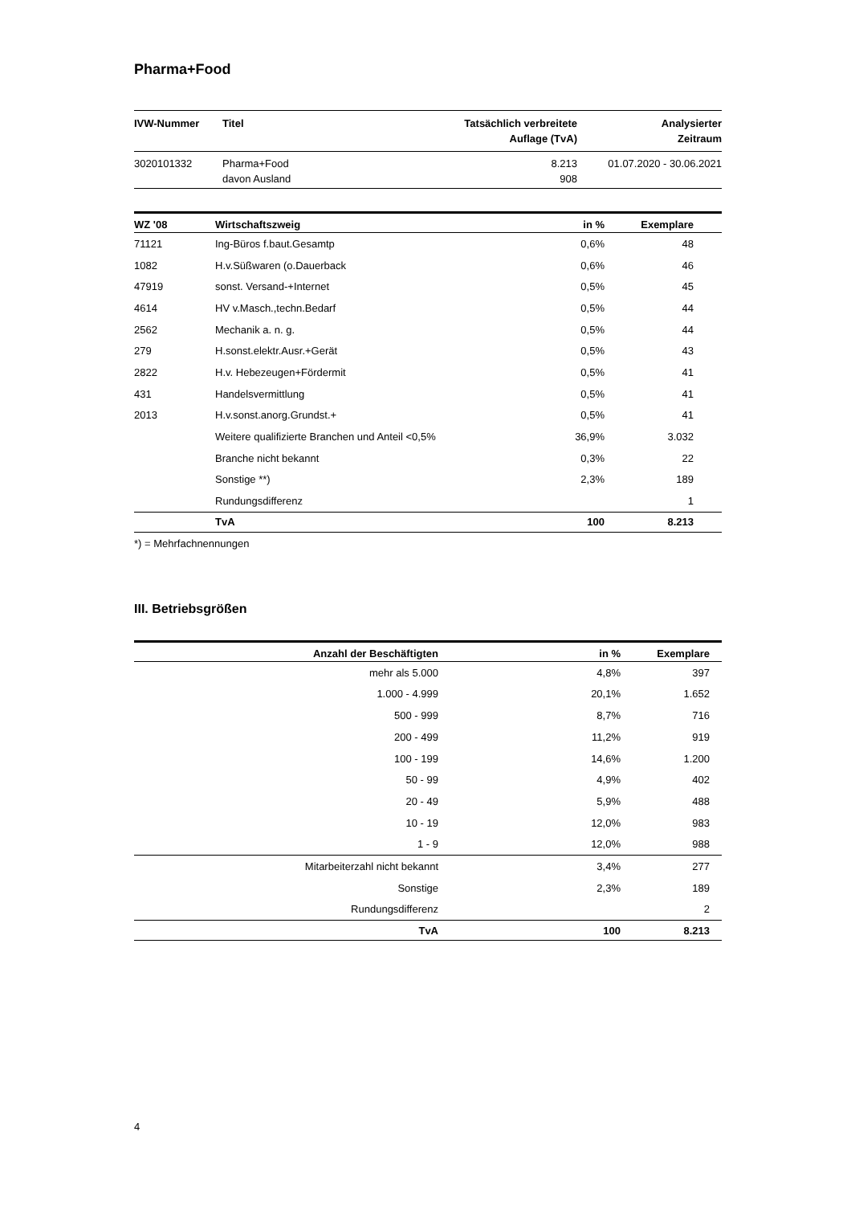Pharma+Food
| IVW-Nummer | Titel | Tatsächlich verbreitete Auflage (TvA) | Analysierter Zeitraum |
| --- | --- | --- | --- |
| 3020101332 | Pharma+Food davon Ausland | 8.213 908 | 01.07.2020 - 30.06.2021 |
| WZ '08 | Wirtschaftszweig | in % | Exemplare | |
| --- | --- | --- | --- | --- |
| 71121 | Ing-Büros f.baut.Gesamtp | 0,6% | 48 | |
| 1082 | H.v.Süßwaren (o.Dauerback | 0,6% | 46 | |
| 47919 | sonst. Versand-+Internet | 0,5% | 45 | |
| 4614 | HV v.Masch.,techn.Bedarf | 0,5% | 44 | |
| 2562 | Mechanik a. n. g. | 0,5% | 44 | |
| 279 | H.sonst.elektr.Ausr.+Gerät | 0,5% | 43 | |
| 2822 | H.v. Hebezeugen+Fördermit | 0,5% | 41 | |
| 431 | Handelsvermittlung | 0,5% | 41 | |
| 2013 | H.v.sonst.anorg.Grundst.+ | 0,5% | 41 | |
| | Weitere qualifizierte Branchen und Anteil <0,5% | 36,9% | 3.032 | |
| | Branche nicht bekannt | 0,3% | 22 | |
| | Sonstige **) | 2,3% | 189 | |
| | Rundungsdifferenz | | 1 | |
| | TvA | 100 | 8.213 | |
*) = Mehrfachnennungen
III. Betriebsgrößen
| Anzahl der Beschäftigten | in % | Exemplare | |
| --- | --- | --- | --- |
| mehr als 5.000 | 4,8% | 397 | |
| 1.000 - 4.999 | 20,1% | 1.652 | |
| 500 - 999 | 8,7% | 716 | |
| 200 - 499 | 11,2% | 919 | |
| 100 - 199 | 14,6% | 1.200 | |
| 50 - 99 | 4,9% | 402 | |
| 20 - 49 | 5,9% | 488 | |
| 10 - 19 | 12,0% | 983 | |
| 1 - 9 | 12,0% | 988 | |
| Mitarbeiterzahl nicht bekannt | 3,4% | 277 | |
| Sonstige | 2,3% | 189 | |
| Rundungsdifferenz | | 2 | |
| TvA | 100 | 8.213 | |
4